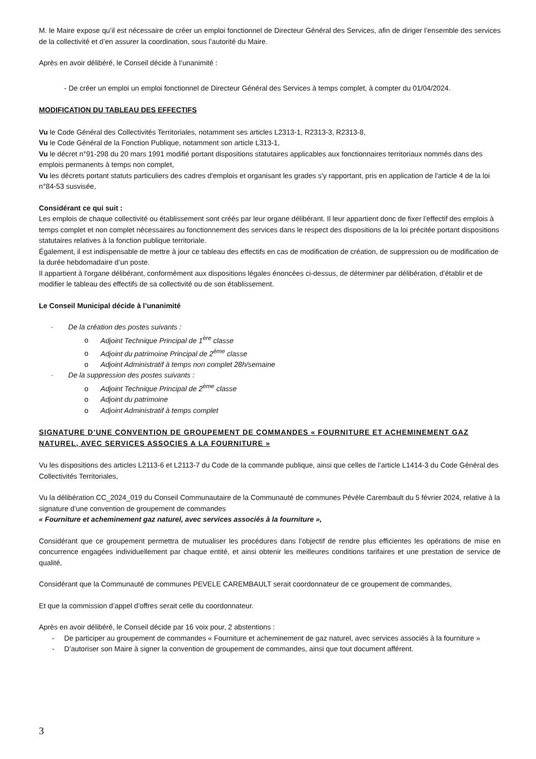M. le Maire expose qu’il est nécessaire de créer un emploi fonctionnel de Directeur Général des Services, afin de diriger l’ensemble des services de la collectivité et d’en assurer la coordination, sous l’autorité du Maire.
Après en avoir délibéré, le Conseil décide à l’unanimité :
- De créer un emploi un emploi fonctionnel de Directeur Général des Services à temps complet, à compter du 01/04/2024.
MODIFICATION DU TABLEAU DES EFFECTIFS
Vu le Code Général des Collectivités Territoriales, notamment ses articles L2313-1, R2313-3, R2313-8,
Vu le Code Général de la Fonction Publique, notamment son article L313-1,
Vu le décret n°91-298 du 20 mars 1991 modifié portant dispositions statutaires applicables aux fonctionnaires territoriaux nommés dans des emplois permanents à temps non complet,
Vu les décrets portant statuts particuliers des cadres d'emplois et organisant les grades s'y rapportant, pris en application de l'article 4 de la loi n°84-53 susvisée,
Considérant ce qui suit :
Les emplois de chaque collectivité ou établissement sont créés par leur organe délibérant. Il leur appartient donc de fixer l’effectif des emplois à temps complet et non complet nécessaires au fonctionnement des services dans le respect des dispositions de la loi précitée portant dispositions statutaires relatives à la fonction publique territoriale.
Également, il est indispensable de mettre à jour ce tableau des effectifs en cas de modification de création, de suppression ou de modification de la durée hebdomadaire d’un poste.
Il appartient à l'organe délibérant, conformément aux dispositions légales énoncées ci-dessus, de déterminer par délibération, d’établir et de modifier le tableau des effectifs de sa collectivité ou de son établissement.
Le Conseil Municipal décide à l’unanimité
- De la création des postes suivants :
o Adjoint Technique Principal de 1<sup>ère</sup> classe
o Adjoint du patrimoine Principal de 2<sup>ème</sup> classe
o Adjoint Administratif à temps non complet 28h/semaine
- De la suppression des postes suivants :
o Adjoint Technique Principal de 2<sup>ème</sup> classe
o Adjoint du patrimoine
o Adjoint Administratif à temps complet
SIGNATURE D’UNE CONVENTION DE GROUPEMENT DE COMMANDES « FOURNITURE ET ACHEMINEMENT GAZ NATUREL, AVEC SERVICES ASSOCIES A LA FOURNITURE »
Vu les dispositions des articles L2113-6 et L2113-7 du Code de la commande publique, ainsi que celles de l’article L1414-3 du Code Général des Collectivités Territoriales,
Vu la délibération CC_2024_019 du Conseil Communautaire de la Communauté de communes Pévèle Carembault du 5 février 2024, relative à la signature d’une convention de groupement de commandes
« Fourniture et acheminement gaz naturel, avec services associés à la fourniture »,
Considérant que ce groupement permettra de mutualiser les procédures dans l’objectif de rendre plus efficientes les opérations de mise en concurrence engagées individuellement par chaque entité, et ainsi obtenir les meilleures conditions tarifaires et une prestation de service de qualité,
Considérant que la Communauté de communes PEVELE CAREMBAULT serait coordonnateur de ce groupement de commandes,
Et que la commission d’appel d’offres serait celle du coordonnateur.
Après en avoir délibéré, le Conseil décide par 16 voix pour, 2 abstentions :
- De participer au groupement de commandes « Fourniture et acheminement de gaz naturel, avec services associés à la fourniture »
- D’autoriser son Maire à signer la convention de groupement de commandes, ainsi que tout document afférent.
3